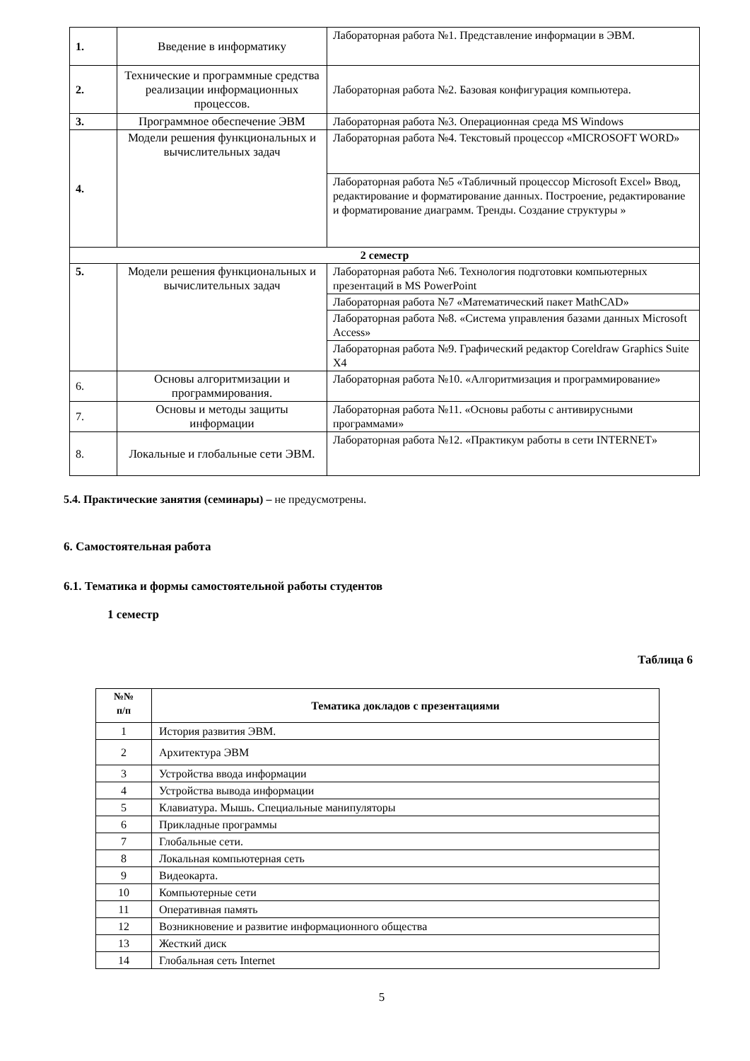| 1. | Введение в информатику | Лабораторная работа №1. Представление информации в ЭВМ. |
| 2. | Технические и программные средства реализации информационных процессов. | Лабораторная работа №2. Базовая конфигурация компьютера. |
| 3. | Программное обеспечение ЭВМ | Лабораторная работа №3. Операционная среда MS Windows |
| 4. | Модели решения функциональных и вычислительных задач | Лабораторная работа №4. Текстовый процессор «MICROSOFT WORD» |
| | | Лабораторная работа №5 «Табличный процессор Microsoft Excel» Ввод, редактирование и форматирование данных. Построение, редактирование и форматирование диаграмм. Тренды. Создание структуры » |
| 2 семестр | | |
| 5. | Модели решения функциональных и вычислительных задач | Лабораторная работа №6. Технология подготовки компьютерных презентаций в MS PowerPoint |
| | | Лабораторная работа №7 «Математический пакет MathCAD» |
| | | Лабораторная работа №8. «Система управления базами данных Microsoft Access» |
| | | Лабораторная работа №9. Графический редактор Coreldraw Graphics Suite X4 |
| 6. | Основы алгоритмизации и программирования. | Лабораторная работа №10. «Алгоритмизация и программирование» |
| 7. | Основы и методы защиты информации | Лабораторная работа №11. «Основы работы с антивирусными программами» |
| 8. | Локальные и глобальные сети ЭВМ. | Лабораторная работа №12. «Практикум работы в сети INTERNET» |
5.4. Практические занятия (семинары) – не предусмотрены.
6. Самостоятельная работа
6.1. Тематика и формы самостоятельной работы студентов
1 семестр
Таблица 6
| №№ п/п | Тематика докладов с презентациями |
| --- | --- |
| 1 | История развития ЭВМ. |
| 2 | Архитектура ЭВМ |
| 3 | Устройства ввода информации |
| 4 | Устройства вывода информации |
| 5 | Клавиатура. Мышь. Специальные манипуляторы |
| 6 | Прикладные программы |
| 7 | Глобальные сети. |
| 8 | Локальная компьютерная сеть |
| 9 | Видеокарта. |
| 10 | Компьютерные сети |
| 11 | Оперативная память |
| 12 | Возникновение и развитие информационного общества |
| 13 | Жесткий диск |
| 14 | Глобальная сеть Internet |
5